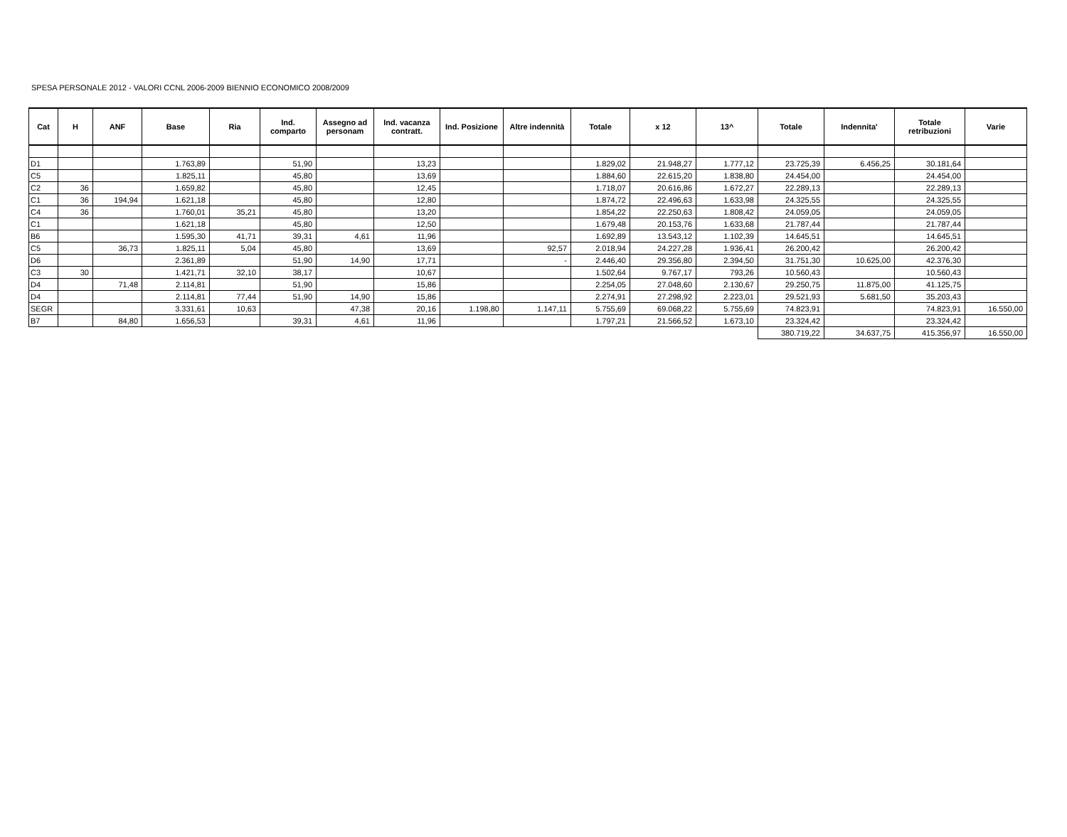SPESA PERSONALE 2012 - VALORI CCNL 2006-2009 BIENNIO ECONOMICO 2008/2009
| Cat | H | ANF | Base | Ria | Ind. comparto | Assegno ad personam | Ind. vacanza contratt. | Ind. Posizione | Altre indennità | Totale | x 12 | 13^ | Totale | Indennita' | Totale retribuzioni | Varie |
| --- | --- | --- | --- | --- | --- | --- | --- | --- | --- | --- | --- | --- | --- | --- | --- | --- |
| D1 | | | 1.763,89 | | 51,90 | | 13,23 | | | 1.829,02 | 21.948,27 | 1.777,12 | 23.725,39 | 6.456,25 | 30.181,64 | |
| C5 | | | 1.825,11 | | 45,80 | | 13,69 | | | 1.884,60 | 22.615,20 | 1.838,80 | 24.454,00 | | 24.454,00 | |
| C2 | 36 | | 1.659,82 | | 45,80 | | 12,45 | | | 1.718,07 | 20.616,86 | 1.672,27 | 22.289,13 | | 22.289,13 | |
| C1 | 36 | 194,94 | 1.621,18 | | 45,80 | | 12,80 | | | 1.874,72 | 22.496,63 | 1.633,98 | 24.325,55 | | 24.325,55 | |
| C4 | 36 | | 1.760,01 | 35,21 | 45,80 | | 13,20 | | | 1.854,22 | 22.250,63 | 1.808,42 | 24.059,05 | | 24.059,05 | |
| C1 | | | 1.621,18 | | 45,80 | | 12,50 | | | 1.679,48 | 20.153,76 | 1.633,68 | 21.787,44 | | 21.787,44 | |
| B6 | | | 1.595,30 | 41,71 | 39,31 | 4,61 | 11,96 | | | 1.692,89 | 13.543,12 | 1.102,39 | 14.645,51 | | 14.645,51 | |
| C5 | | 36,73 | 1.825,11 | 5,04 | 45,80 | | 13,69 | | 92,57 | 2.018,94 | 24.227,28 | 1.936,41 | 26.200,42 | | 26.200,42 | |
| D6 | | | 2.361,89 | | 51,90 | 14,90 | 17,71 | | - | 2.446,40 | 29.356,80 | 2.394,50 | 31.751,30 | 10.625,00 | 42.376,30 | |
| C3 | 30 | | 1.421,71 | 32,10 | 38,17 | | 10,67 | | | 1.502,64 | 9.767,17 | 793,26 | 10.560,43 | | 10.560,43 | |
| D4 | | 71,48 | 2.114,81 | | 51,90 | | 15,86 | | | 2.254,05 | 27.048,60 | 2.130,67 | 29.250,75 | 11.875,00 | 41.125,75 | |
| D4 | | | 2.114,81 | 77,44 | 51,90 | 14,90 | 15,86 | | | 2.274,91 | 27.298,92 | 2.223,01 | 29.521,93 | 5.681,50 | 35.203,43 | |
| SEGR | | | 3.331,61 | 10,63 | | 47,38 | 20,16 | 1.198,80 | 1.147,11 | 5.755,69 | 69.068,22 | 5.755,69 | 74.823,91 | | 74.823,91 | 16.550,00 |
| B7 | | 84,80 | 1.656,53 | | 39,31 | 4,61 | 11,96 | | | 1.797,21 | 21.566,52 | 1.673,10 | 23.324,42 | | 23.324,42 | |
| | | | | | | | | | | | | | 380.719,22 | 34.637,75 | 415.356,97 | 16.550,00 |